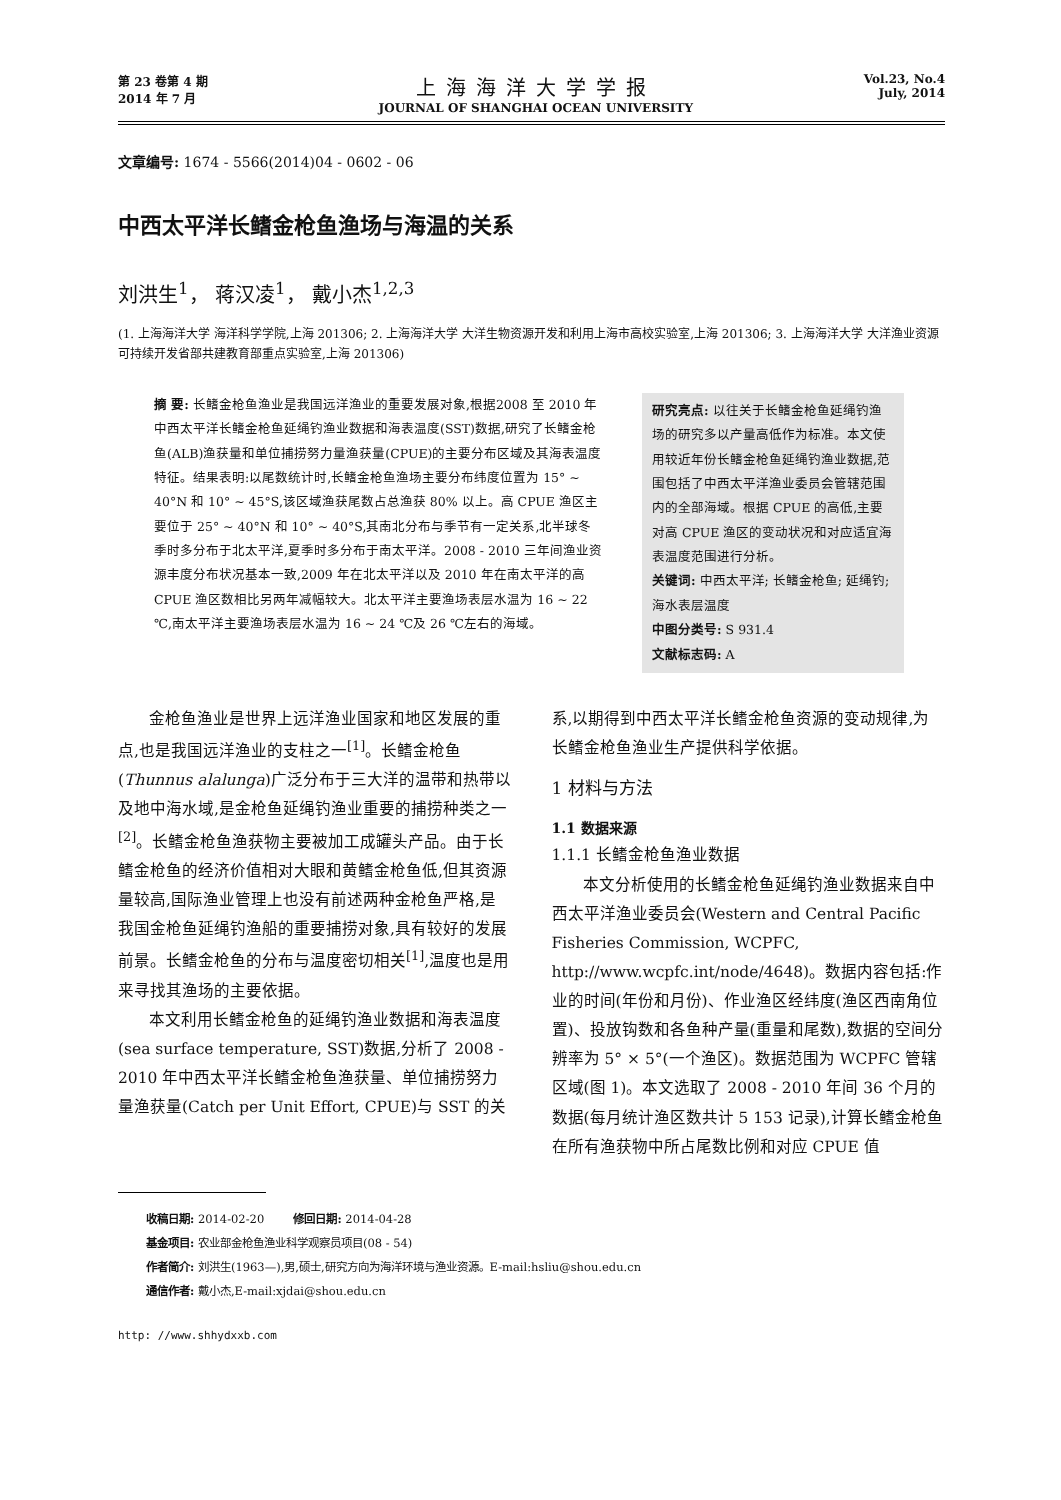第 23 卷第 4 期
2014 年 7 月
上海海洋大学学报
JOURNAL OF SHANGHAI OCEAN UNIVERSITY
Vol.23, No.4
July, 2014
文章编号: 1674 - 5566(2014)04 - 0602 - 06
中西太平洋长鳍金枪鱼渔场与海温的关系
刘洪生<sup>1</sup>， 蒋汉凌<sup>1</sup>， 戴小杰<sup>1,2,3</sup>
(1. 上海海洋大学 海洋科学学院,上海 201306; 2. 上海海洋大学 大洋生物资源开发和利用上海市高校实验室,上海 201306; 3. 上海海洋大学 大洋渔业资源可持续开发省部共建教育部重点实验室,上海 201306)
摘 要: 长鳍金枪鱼渔业是我国远洋渔业的重要发展对象,根据2008 至 2010 年中西太平洋长鳍金枪鱼延绳钓渔业数据和海表温度(SST)数据,研究了长鳍金枪鱼(ALB)渔获量和单位捕捞努力量渔获量(CPUE)的主要分布区域及其海表温度特征。结果表明:以尾数统计时,长鳍金枪鱼渔场主要分布纬度位置为 15° ~ 40°N 和 10° ~ 45°S,该区域渔获尾数占总渔获 80% 以上。高 CPUE 渔区主要位于 25° ~ 40°N 和 10° ~ 40°S,其南北分布与季节有一定关系,北半球冬季时多分布于北太平洋,夏季时多分布于南太平洋。2008 - 2010 三年间渔业资源丰度分布状况基本一致,2009 年在北太平洋以及 2010 年在南太平洋的高 CPUE 渔区数相比另两年减幅较大。北太平洋主要渔场表层水温为 16 ~ 22 ℃,南太平洋主要渔场表层水温为 16 ~ 24 ℃及 26 ℃左右的海域。
研究亮点: 以往关于长鳍金枪鱼延绳钓渔场的研究多以产量高低作为标准。本文使用较近年份长鳍金枪鱼延绳钓渔业数据,范围包括了中西太平洋渔业委员会管辖范围内的全部海域。根据 CPUE 的高低,主要对高 CPUE 渔区的变动状况和对应适宜海表温度范围进行分析。
关键词: 中西太平洋; 长鳍金枪鱼; 延绳钓; 海水表层温度
中图分类号: S 931.4
文献标志码: A
金枪鱼渔业是世界上远洋渔业国家和地区发展的重点,也是我国远洋渔业的支柱之一<sup>[1]</sup>。长鳍金枪鱼(Thunnus alalunga)广泛分布于三大洋的温带和热带以及地中海水域,是金枪鱼延绳钓渔业重要的捕捞种类之一<sup>[2]</sup>。长鳍金枪鱼渔获物主要被加工成罐头产品。由于长鳍金枪鱼的经济价值相对大眼和黄鳍金枪鱼低,但其资源量较高,国际渔业管理上也没有前述两种金枪鱼严格,是我国金枪鱼延绳钓渔船的重要捕捞对象,具有较好的发展前景。长鳍金枪鱼的分布与温度密切相关<sup>[1]</sup>,温度也是用来寻找其渔场的主要依据。
本文利用长鳍金枪鱼的延绳钓渔业数据和海表温度(sea surface temperature, SST)数据,分析了 2008 - 2010 年中西太平洋长鳍金枪鱼渔获量、单位捕捞努力量渔获量(Catch per Unit Effort, CPUE)与 SST 的关系,以期得到中西太平洋长鳍金枪鱼资源的变动规律,为长鳍金枪鱼渔业生产提供科学依据。
1 材料与方法
1.1 数据来源
1.1.1 长鳍金枪鱼渔业数据
本文分析使用的长鳍金枪鱼延绳钓渔业数据来自中西太平洋渔业委员会(Western and Central Pacific Fisheries Commission, WCPFC, http://www.wcpfc.int/node/4648)。数据内容包括:作业的时间(年份和月份)、作业渔区经纬度(渔区西南角位置)、投放钩数和各鱼种产量(重量和尾数),数据的空间分辨率为 5° × 5°(一个渔区)。数据范围为 WCPFC 管辖区域(图 1)。本文选取了 2008 - 2010 年间 36 个月的数据(每月统计渔区数共计 5 153 记录),计算长鳍金枪鱼在所有渔获物中所占尾数比例和对应 CPUE 值
收稿日期: 2014-02-20 修回日期: 2014-04-28
基金项目: 农业部金枪鱼渔业科学观察员项目(08 - 54)
作者简介: 刘洪生(1963—),男,硕士,研究方向为海洋环境与渔业资源。E-mail:hsliu@shou.edu.cn
通信作者: 戴小杰,E-mail:xjdai@shou.edu.cn
http: //www.shhydxxb.com